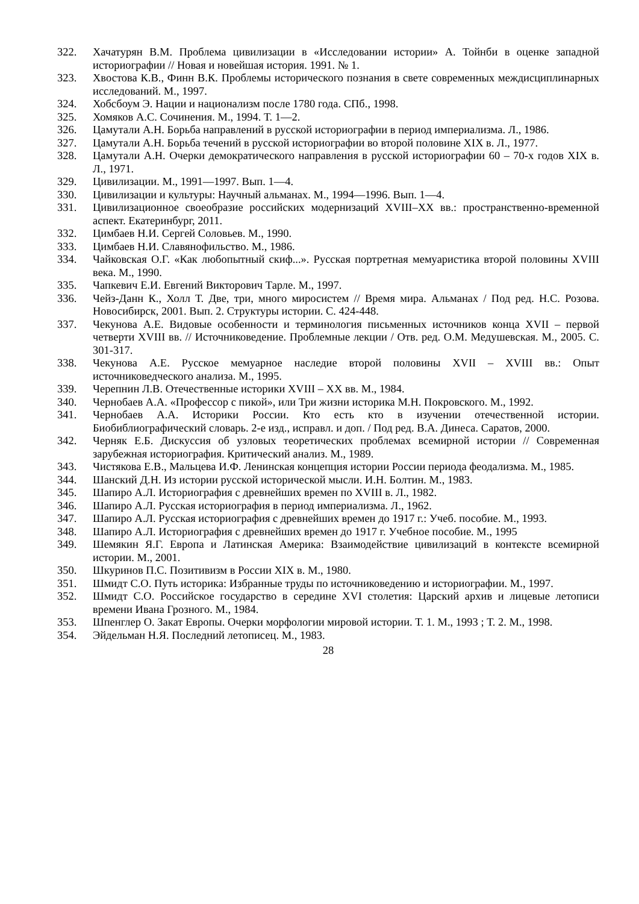322. Хачатурян В.М. Проблема цивилизации в «Исследовании истории» А. Тойнби в оценке западной историографии // Новая и новейшая история. 1991. № 1.
323. Хвостова К.В., Финн В.К. Проблемы исторического познания в свете современных междисциплинарных исследований. М., 1997.
324. Хобсбоум Э. Нации и национализм после 1780 года. СПб., 1998.
325. Хомяков А.С. Сочинения. М., 1994. Т. 1—2.
326. Цамутали А.Н. Борьба направлений в русской историографии в период империализма. Л., 1986.
327. Цамутали А.Н. Борьба течений в русской историографии во второй половине XIX в. Л., 1977.
328. Цамутали А.Н. Очерки демократического направления в русской историографии 60 – 70-х годов XIX в. Л., 1971.
329. Цивилизации. М., 1991—1997. Вып. 1—4.
330. Цивилизации и культуры: Научный альманах. М., 1994—1996. Вып. 1—4.
331. Цивилизационное своеобразие российских модернизаций XVIII–XX вв.: пространственно-временной аспект. Екатеринбург, 2011.
332. Цимбаев Н.И. Сергей Соловьев. М., 1990.
333. Цимбаев Н.И. Славянофильство. М., 1986.
334. Чайковская О.Г. «Как любопытный скиф...». Русская портретная мемуаристика второй половины XVIII века. М., 1990.
335. Чапкевич Е.И. Евгений Викторович Тарле. М., 1997.
336. Чейз-Данн К., Холл Т. Две, три, много миросистем // Время мира. Альманах / Под ред. Н.С. Розова. Новосибирск, 2001. Вып. 2. Структуры истории. С. 424-448.
337. Чекунова А.Е. Видовые особенности и терминология письменных источников конца XVII – первой четверти XVIII вв. // Источниковедение. Проблемные лекции / Отв. ред. О.М. Медушевская. М., 2005. С. 301-317.
338. Чекунова А.Е. Русское мемуарное наследие второй половины XVII – XVIII вв.: Опыт источниковедческого анализа. М., 1995.
339. Черепнин Л.В. Отечественные историки XVIII – XX вв. М., 1984.
340. Чернобаев А.А. «Профессор с пикой», или Три жизни историка М.Н. Покровского. М., 1992.
341. Чернобаев А.А. Историки России. Кто есть кто в изучении отечественной истории. Биобиблиографический словарь. 2-е изд., исправл. и доп. / Под ред. В.А. Динеса. Саратов, 2000.
342. Черняк Е.Б. Дискуссия об узловых теоретических проблемах всемирной истории // Современная зарубежная историография. Критический анализ. М., 1989.
343. Чистякова Е.В., Мальцева И.Ф. Ленинская концепция истории России периода феодализма. М., 1985.
344. Шанский Д.Н. Из истории русской исторической мысли. И.Н. Болтин. М., 1983.
345. Шапиро А.Л. Историография с древнейших времен по XVIII в. Л., 1982.
346. Шапиро А.Л. Русская историография в период империализма. Л., 1962.
347. Шапиро А.Л. Русская историография с древнейших времен до 1917 г.: Учеб. пособие. М., 1993.
348. Шапиро А.Л. Историография с древнейших времен до 1917 г. Учебное пособие. М., 1995
349. Шемякин Я.Г. Европа и Латинская Америка: Взаимодействие цивилизаций в контексте всемирной истории. М., 2001.
350. Шкуринов П.С. Позитивизм в России XIX в. М., 1980.
351. Шмидт С.О. Путь историка: Избранные труды по источниковедению и историографии. М., 1997.
352. Шмидт С.О. Российское государство в середине XVI столетия: Царский архив и лицевые летописи времени Ивана Грозного. М., 1984.
353. Шпенглер О. Закат Европы. Очерки морфологии мировой истории. Т. 1. М., 1993 ; Т. 2. М., 1998.
354. Эйдельман Н.Я. Последний летописец. М., 1983.
28